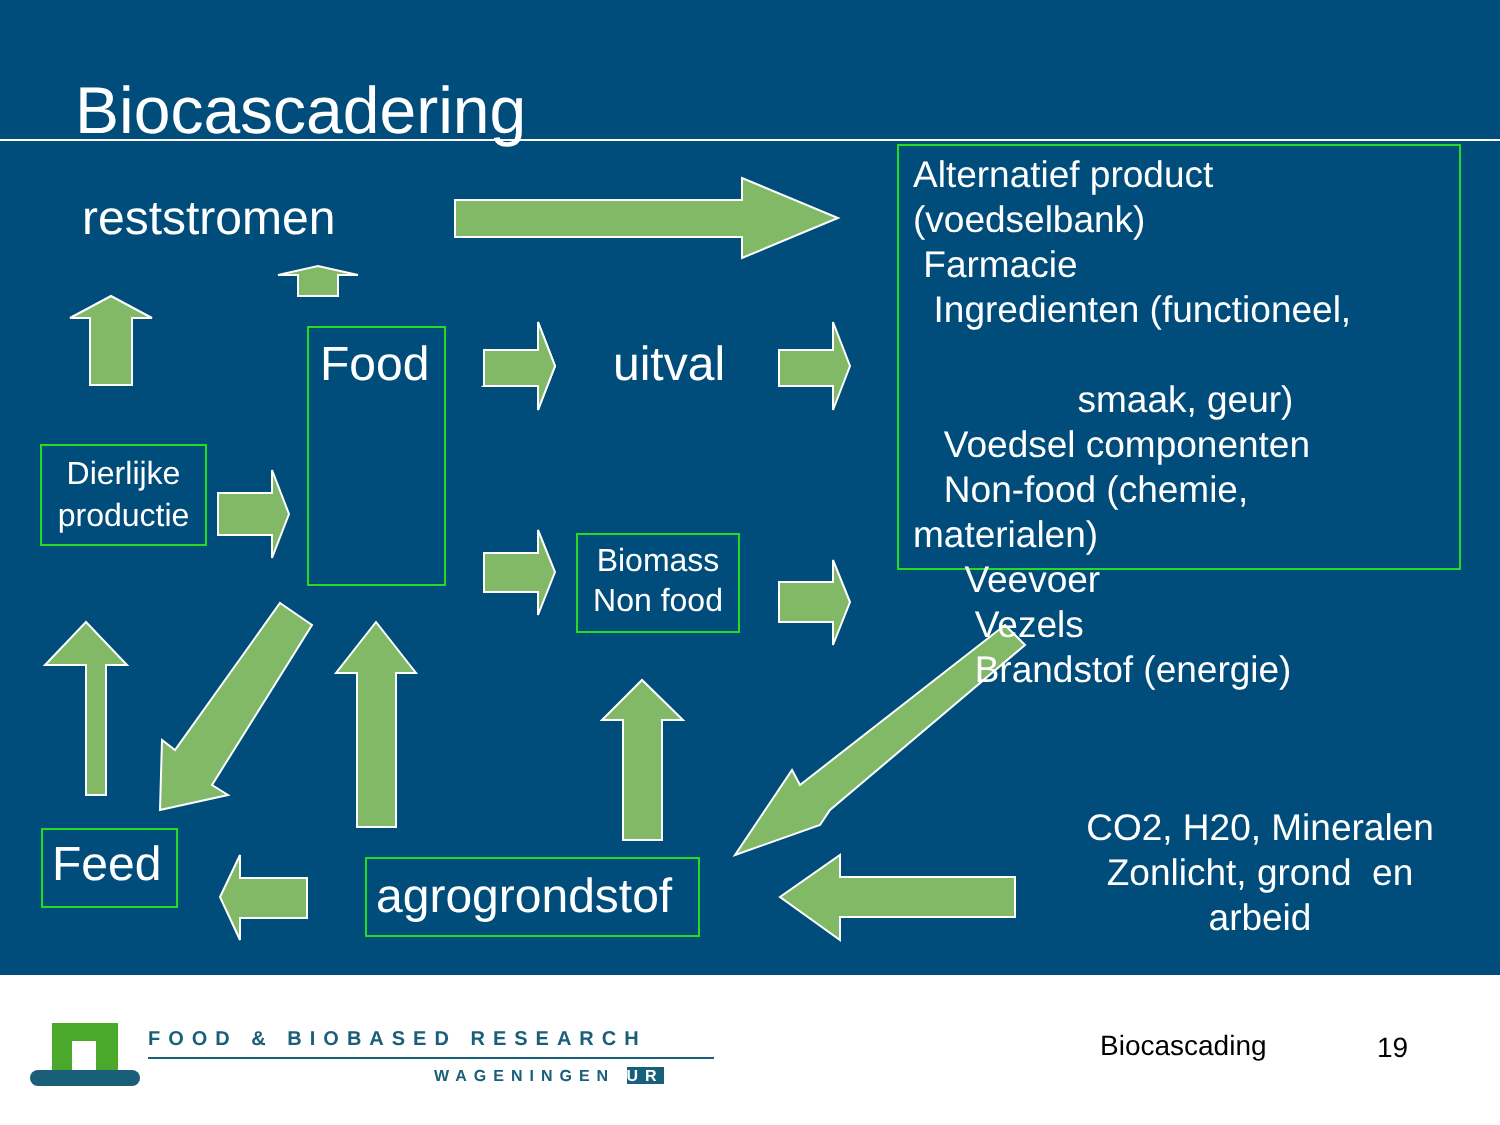Biocascadering
reststromen
Food uitval
Dierlijke productie
Biomass Non food
Alternatief product
(voedselbank)
Farmacie
Ingredienten (functioneel,
smaak, geur)
Voedsel componenten
Non-food (chemie,
materialen)
Veevoer
Vezels
Brandstof (energie)
Feed
agrogrondstof
CO2, H20, Mineralen Zonlicht, grond en arbeid
FOOD & BIOBASED RESEARCH
WAGENINGEN UR
Biocascading 19